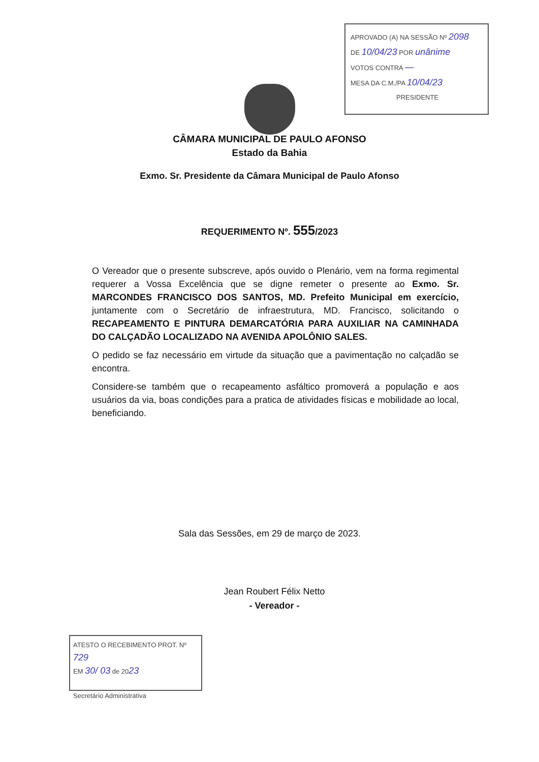APROVADO (A) NA SESSÃO Nº 2098
DE 10/04/23 POR unânime
VOTOS CONTRA —
MESA DA C.M./PA 10/04/23
PRESIDENTE
CÂMARA MUNICIPAL DE PAULO AFONSO
Estado da Bahia
Exmo. Sr. Presidente da Câmara Municipal de Paulo Afonso
REQUERIMENTO Nº. 555/2023
O Vereador que o presente subscreve, após ouvido o Plenário, vem na forma regimental requerer a Vossa Excelência que se digne remeter o presente ao Exmo. Sr. MARCONDES FRANCISCO DOS SANTOS, MD. Prefeito Municipal em exercício, juntamente com o Secretário de infraestrutura, MD. Francisco, solicitando o RECAPEAMENTO E PINTURA DEMARCATÓRIA PARA AUXILIAR NA CAMINHADA DO CALÇADÃO LOCALIZADO NA AVENIDA APOLÔNIO SALES.
O pedido se faz necessário em virtude da situação que a pavimentação no calçadão se encontra.
Considere-se também que o recapeamento asfáltico promoverá a população e aos usuários da via, boas condições para a pratica de atividades físicas e mobilidade ao local, beneficiando.
Sala das Sessões, em 29 de março de 2023.
Jean Roubert Félix Netto
- Vereador -
ATESTO O RECEBIMENTO PROT. Nº 729
EM 30/ 03 de 2023
Secretário Administrativa